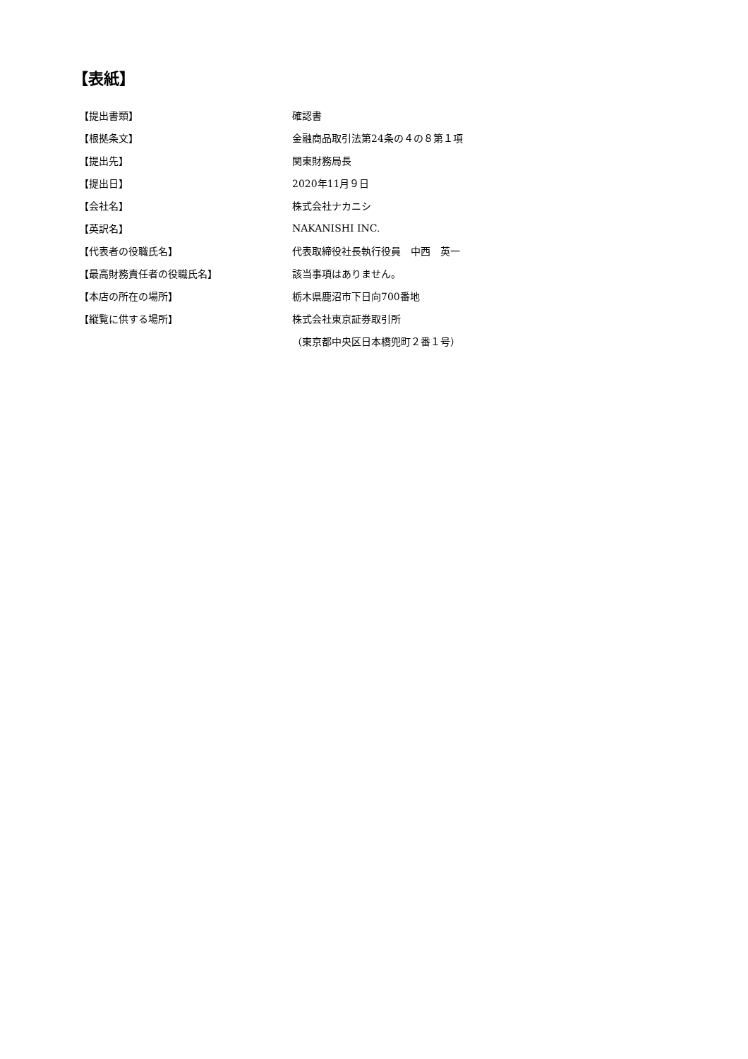【表紙】
| 【提出書類】 | 確認書 |
| 【根拠条文】 | 金融商品取引法第24条の４の８第１項 |
| 【提出先】 | 関東財務局長 |
| 【提出日】 | 2020年11月９日 |
| 【会社名】 | 株式会社ナカニシ |
| 【英訳名】 | NAKANISHI INC. |
| 【代表者の役職氏名】 | 代表取締役社長執行役員 中西 英一 |
| 【最高財務責任者の役職氏名】 | 該当事項はありません。 |
| 【本店の所在の場所】 | 栃木県鹿沼市下日向700番地 |
| 【縦覧に供する場所】 | 株式会社東京証券取引所 |
| | （東京都中央区日本橋兜町２番１号） |